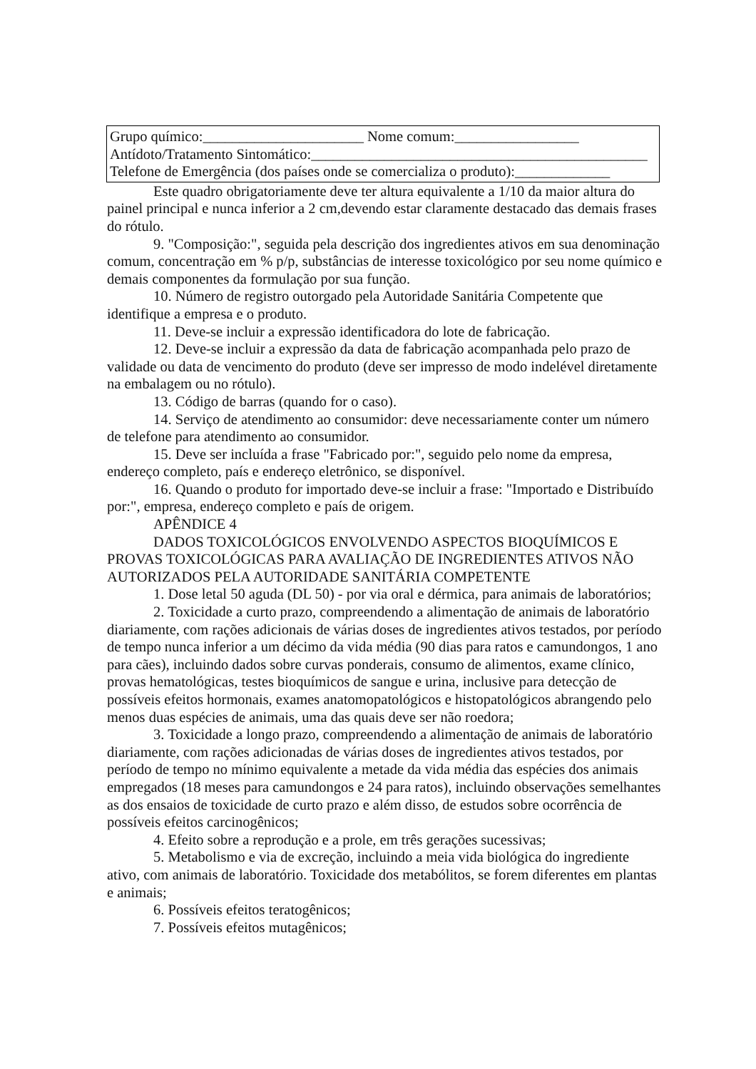Grupo químico:______________________ Nome comum:_________________
Antídoto/Tratamento Sintomático:______________________________________________
Telefone de Emergência (dos países onde se comercializa o produto):_____________
Este quadro obrigatoriamente deve ter altura equivalente a 1/10 da maior altura do painel principal e nunca inferior a 2 cm,devendo estar claramente destacado das demais frases do rótulo.
9. "Composição:", seguida pela descrição dos ingredientes ativos em sua denominação comum, concentração em % p/p, substâncias de interesse toxicológico por seu nome químico e demais componentes da formulação por sua função.
10. Número de registro outorgado pela Autoridade Sanitária Competente que identifique a empresa e o produto.
11. Deve-se incluir a expressão identificadora do lote de fabricação.
12. Deve-se incluir a expressão da data de fabricação acompanhada pelo prazo de validade ou data de vencimento do produto (deve ser impresso de modo indelével diretamente na embalagem ou no rótulo).
13. Código de barras (quando for o caso).
14. Serviço de atendimento ao consumidor: deve necessariamente conter um número de telefone para atendimento ao consumidor.
15. Deve ser incluída a frase "Fabricado por:", seguido pelo nome da empresa, endereço completo, país e endereço eletrônico, se disponível.
16. Quando o produto for importado deve-se incluir a frase: "Importado e Distribuído por:", empresa, endereço completo e país de origem.
APÊNDICE 4
DADOS TOXICOLÓGICOS ENVOLVENDO ASPECTOS BIOQUÍMICOS E PROVAS TOXICOLÓGICAS PARA AVALIAÇÃO DE INGREDIENTES ATIVOS NÃO AUTORIZADOS PELA AUTORIDADE SANITÁRIA COMPETENTE
1. Dose letal 50 aguda (DL 50) - por via oral e dérmica, para animais de laboratórios;
2. Toxicidade a curto prazo, compreendendo a alimentação de animais de laboratório diariamente, com rações adicionais de várias doses de ingredientes ativos testados, por período de tempo nunca inferior a um décimo da vida média (90 dias para ratos e camundongos, 1 ano para cães), incluindo dados sobre curvas ponderais, consumo de alimentos, exame clínico, provas hematológicas, testes bioquímicos de sangue e urina, inclusive para detecção de possíveis efeitos hormonais, exames anatomopatológicos e histopatológicos abrangendo pelo menos duas espécies de animais, uma das quais deve ser não roedora;
3. Toxicidade a longo prazo, compreendendo a alimentação de animais de laboratório diariamente, com rações adicionadas de várias doses de ingredientes ativos testados, por período de tempo no mínimo equivalente a metade da vida média das espécies dos animais empregados (18 meses para camundongos e 24 para ratos), incluindo observações semelhantes as dos ensaios de toxicidade de curto prazo e além disso, de estudos sobre ocorrência de possíveis efeitos carcinogênicos;
4. Efeito sobre a reprodução e a prole, em três gerações sucessivas;
5. Metabolismo e via de excreção, incluindo a meia vida biológica do ingrediente ativo, com animais de laboratório. Toxicidade dos metabólitos, se forem diferentes em plantas e animais;
6. Possíveis efeitos teratogênicos;
7. Possíveis efeitos mutagênicos;